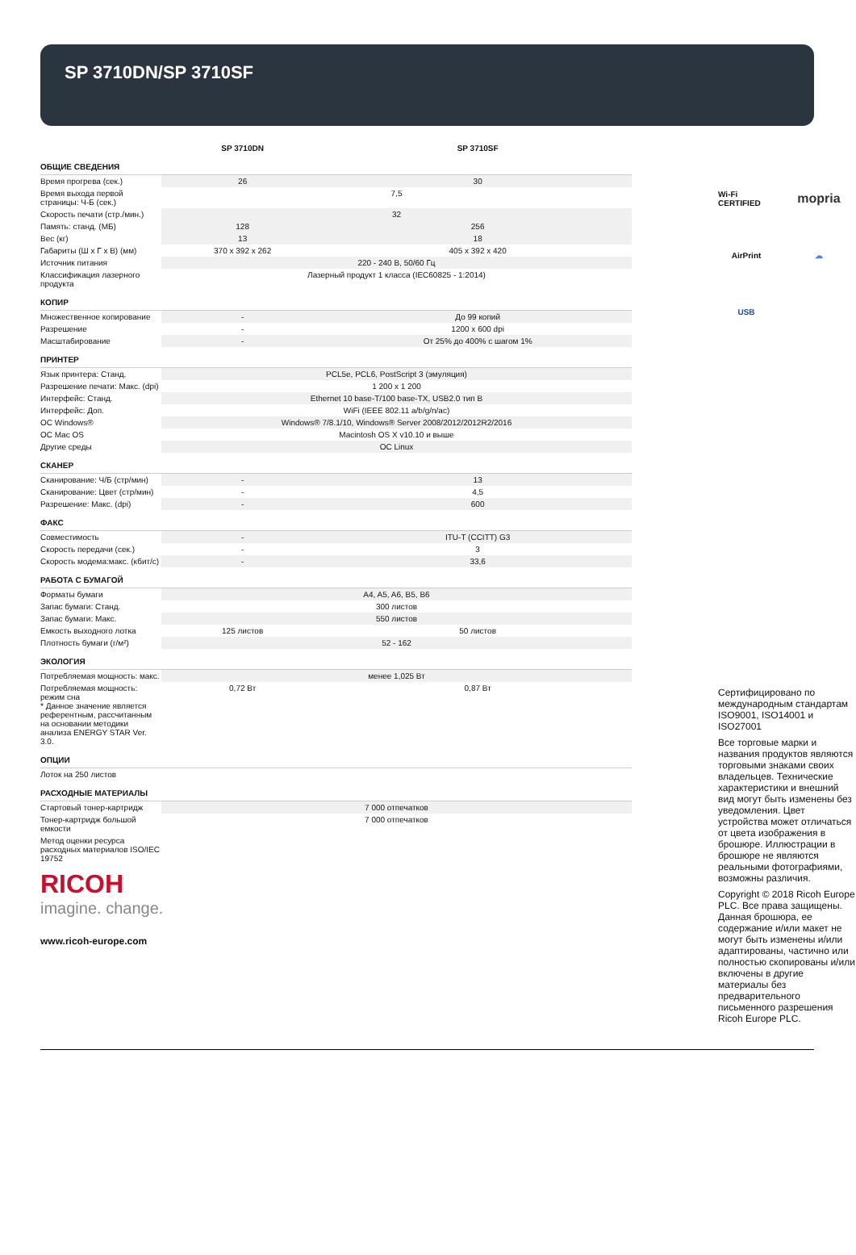SP 3710DN/SP 3710SF
| | SP 3710DN | SP 3710SF |
| --- | --- | --- |
| ОБЩИЕ СВЕДЕНИЯ | | |
| Время прогрева (сек.) | 26 | 30 |
| Время выхода первой страницы: Ч-Б (сек.) | 7,5 | |
| Скорость печати (стр./мин.) | 32 | |
| Память: станд. (МБ) | 128 | 256 |
| Вес (кг) | 13 | 18 |
| Габариты (Ш х Г х В) (мм) | 370 x 392 x 262 | 405 x 392 x 420 |
| Источник питания | 220 - 240 В, 50/60 Гц | |
| Классификация лазерного продукта | Лазерный продукт 1 класса (IEC60825 - 1:2014) | |
| КОПИР | | |
| Множественное копирование | - | До 99 копий |
| Разрешение | - | 1200 x 600 dpi |
| Масштабирование | - | От 25% до 400% с шагом 1% |
| ПРИНТЕР | | |
| Язык принтера: Станд. | PCL5e, PCL6, PostScript 3 (эмуляция) | |
| Разрешение печати: Макс. (dpi) | 1 200 x 1 200 | |
| Интерфейс: Станд. | Ethernet 10 base-T/100 base-TX, USB2.0 тип B | |
| Интерфейс: Доп. | WiFi (IEEE 802.11 a/b/g/n/ac) | |
| ОС Windows® | Windows® 7/8.1/10, Windows® Server 2008/2012/2012R2/2016 | |
| ОС Mac OS | Macintosh OS X v10.10 и выше | |
| Другие среды | ОС Linux | |
| СКАНЕР | | |
| Сканирование: Ч/Б (стр/мин) | - | 13 |
| Сканирование: Цвет (стр/мин) | - | 4,5 |
| Разрешение: Макс. (dpi) | - | 600 |
| ФАКС | | |
| Совместимость | - | ITU-T (CCITT) G3 |
| Скорость передачи (сек.) | - | 3 |
| Скорость модема:макс. (кбит/с) | - | 33,6 |
| РАБОТА С БУМАГОЙ | | |
| Форматы бумаги | A4, A5, A6, B5, B6 | |
| Запас бумаги: Станд. | 300 листов | |
| Запас бумаги: Макс. | 550 листов | |
| Емкость выходного лотка | 125 листов | 50 листов |
| Плотность бумаги (г/м²) | 52 - 162 | |
| ЭКОЛОГИЯ | | |
| Потребляемая мощность: макс. | менее 1,025 Вт | |
| Потребляемая мощность: режим сна * Данное значение является референтным, рассчитанным на основании методики анализа ENERGY STAR Ver. 3.0. | 0,72 Вт | 0,87 Вт |
| ОПЦИИ | | |
| Лоток на 250 листов | | |
| РАСХОДНЫЕ МАТЕРИАЛЫ | | |
| Стартовый тонер-картридж | 7 000 отпечатков | |
| Тонер-картридж большой емкости | 7 000 отпечатков | |
| Метод оценки ресурса расходных материалов ISO/IEC 19752 | | |
RICOH
imagine. change.
www.ricoh-europe.com
Wi-Fi CERTIFIED
mopria
AirPrint
☁
USB
Сертифицировано по международным стандартам ISO9001, ISO14001 и ISO27001
Все торговые марки и названия продуктов являются торговыми знаками своих владельцев. Технические характеристики и внешний вид могут быть изменены без уведомления. Цвет устройства может отличаться от цвета изображения в брошюре. Иллюстрации в брошюре не являются реальными фотографиями, возможны различия.
Copyright © 2018 Ricoh Europe PLC. Все права защищены. Данная брошюра, ее содержание и/или макет не могут быть изменены и/или адаптированы, частично или полностью скопированы и/или включены в другие материалы без предварительного письменного разрешения Ricoh Europe PLC.